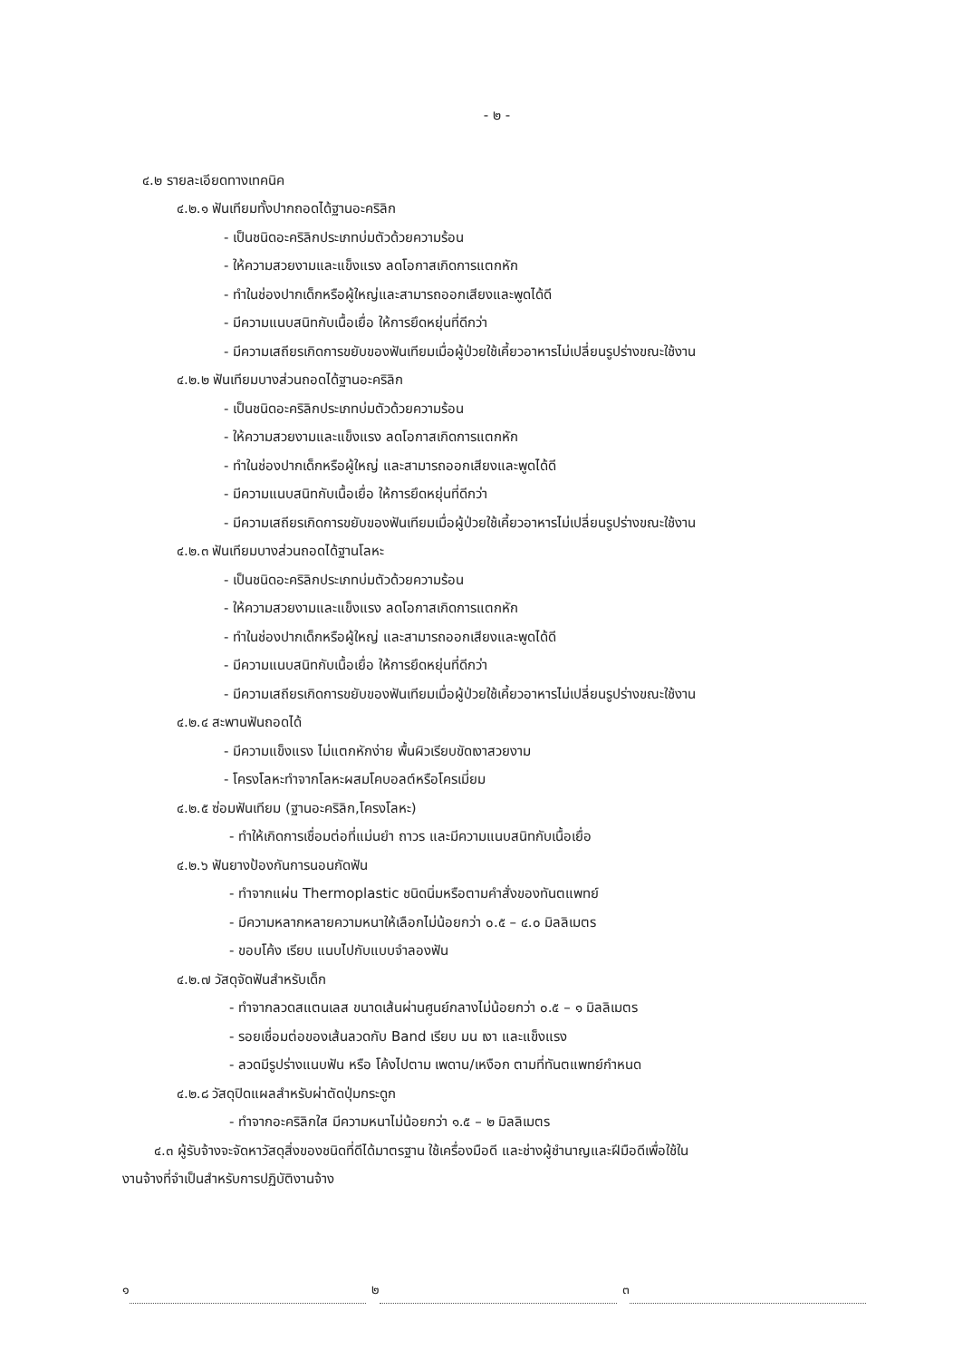- ๒ -
๔.๒ รายละเอียดทางเทคนิค
๔.๒.๑ ฟันเทียมทั้งปากถอดได้ฐานอะคริลิก
- เป็นชนิดอะคริลิกประเภทบ่มตัวด้วยความร้อน
- ให้ความสวยงามและแข็งแรง ลดโอกาสเกิดการแตกหัก
- ทำในช่องปากเด็กหรือผู้ใหญ่และสามารถออกเสียงและพูดได้ดี
- มีความแนบสนิทกับเนื้อเยื่อ ให้การยึดหยุ่นที่ดีกว่า
- มีความเสถียรเกิดการขยับของฟันเทียมเมื่อผู้ป่วยใช้เคี้ยวอาหารไม่เปลี่ยนรูปร่างขณะใช้งาน
๔.๒.๒ ฟันเทียมบางส่วนถอดได้ฐานอะคริลิก
- เป็นชนิดอะคริลิกประเภทบ่มตัวด้วยความร้อน
- ให้ความสวยงามและแข็งแรง ลดโอกาสเกิดการแตกหัก
- ทำในช่องปากเด็กหรือผู้ใหญ่ และสามารถออกเสียงและพูดได้ดี
- มีความแนบสนิทกับเนื้อเยื่อ ให้การยึดหยุ่นที่ดีกว่า
- มีความเสถียรเกิดการขยับของฟันเทียมเมื่อผู้ป่วยใช้เคี้ยวอาหารไม่เปลี่ยนรูปร่างขณะใช้งาน
๔.๒.๓ ฟันเทียมบางส่วนถอดได้ฐานโลหะ
- เป็นชนิดอะคริลิกประเภทบ่มตัวด้วยความร้อน
- ให้ความสวยงามและแข็งแรง ลดโอกาสเกิดการแตกหัก
- ทำในช่องปากเด็กหรือผู้ใหญ่ และสามารถออกเสียงและพูดได้ดี
- มีความแนบสนิทกับเนื้อเยื่อ ให้การยึดหยุ่นที่ดีกว่า
- มีความเสถียรเกิดการขยับของฟันเทียมเมื่อผู้ป่วยใช้เคี้ยวอาหารไม่เปลี่ยนรูปร่างขณะใช้งาน
๔.๒.๔ สะพานฟันถอดได้
- มีความแข็งแรง ไม่แตกหักง่าย พื้นผิวเรียบขัดเงาสวยงาม
- โครงโลหะทำจากโลหะผสมโคบอลต์หรือโครเมี่ยม
๔.๒.๕ ซ่อมฟันเทียม (ฐานอะคริลิก,โครงโลหะ)
- ทำให้เกิดการเชื่อมต่อที่แม่นยำ ถาวร และมีความแนบสนิทกับเนื้อเยื่อ
๔.๒.๖ ฟันยางป้องกันการนอนกัดฟัน
- ทำจากแผ่น Thermoplastic ชนิดนิ่มหรือตามคำสั่งของทันตแพทย์
- มีความหลากหลายความหนาให้เลือกไม่น้อยกว่า ๐.๕ – ๔.๐ มิลลิเมตร
- ขอบโค้ง เรียบ แนบไปกับแบบจำลองฟัน
๔.๒.๗ วัสดุจัดฟันสำหรับเด็ก
- ทำจากลวดสแตนเลส ขนาดเส้นผ่านศูนย์กลางไม่น้อยกว่า ๐.๕ – ๑ มิลลิเมตร
- รอยเชื่อมต่อของเส้นลวดกับ Band เรียบ มน เงา และแข็งแรง
- ลวดมีรูปร่างแนบฟัน หรือ โค้งไปตาม เพดาน/เหงือก ตามที่ทันตแพทย์กำหนด
๔.๒.๘ วัสดุปิดแผลสำหรับผ่าตัดปุ่มกระดูก
- ทำจากอะคริลิกใส มีความหนาไม่น้อยกว่า ๑.๕ – ๒ มิลลิเมตร
๔.๓ ผู้รับจ้างจะจัดหาวัสดุสิ่งของชนิดที่ดีได้มาตรฐาน ใช้เครื่องมือดี และช่างผู้ชำนาญและฝีมือดีเพื่อใช้ใน
งานจ้างที่จำเป็นสำหรับการปฏิบัติงานจ้าง
๑ ๒ ๓